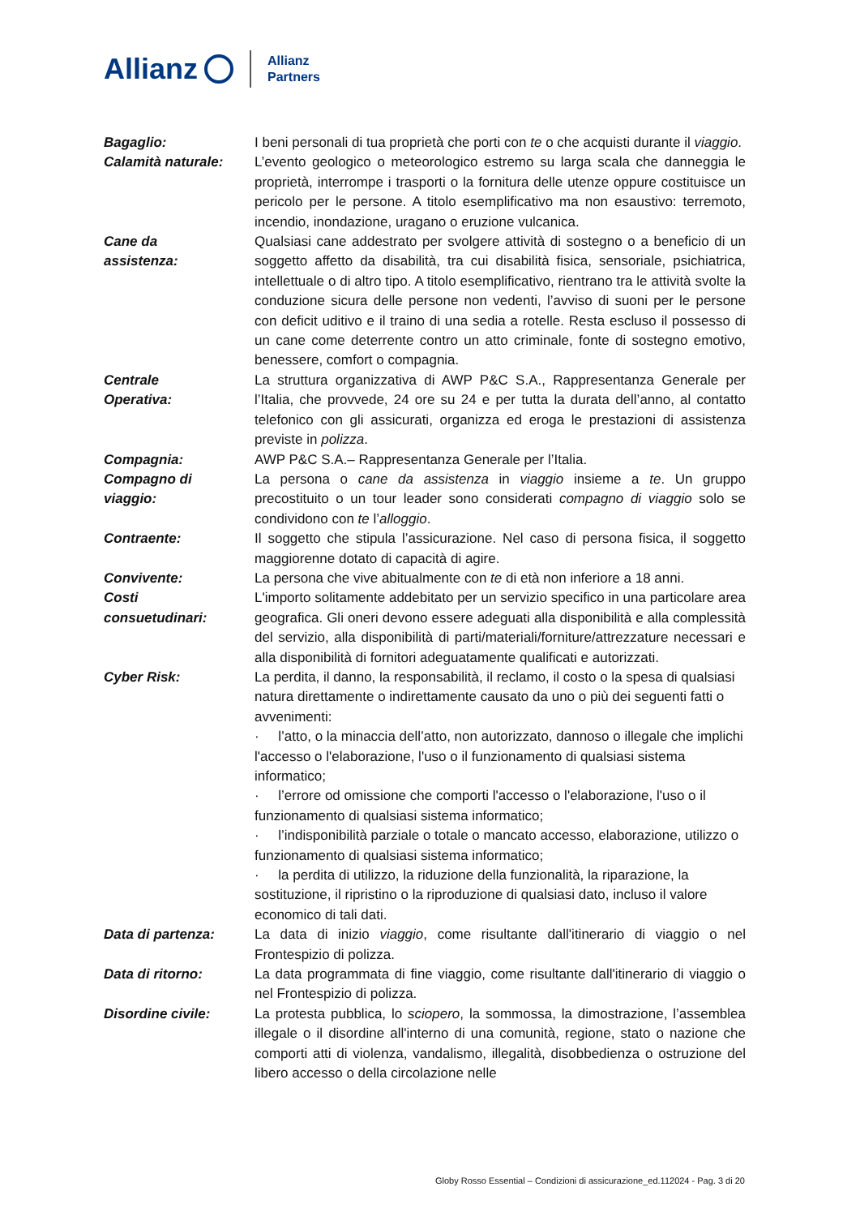Allianz Allianz
Partners
Bagaglio: I beni personali di tua proprietà che porti con te o che acquisti durante il viaggio.
Calamità naturale: L’evento geologico o meteorologico estremo su larga scala che danneggia le proprietà, interrompe i trasporti o la fornitura delle utenze oppure costituisce un pericolo per le persone. A titolo esemplificativo ma non esaustivo: terremoto, incendio, inondazione, uragano o eruzione vulcanica.
Cane da
assistenza:
Qualsiasi cane addestrato per svolgere attività di sostegno o a beneficio di un soggetto affetto da disabilità, tra cui disabilità fisica, sensoriale, psichiatrica, intellettuale o di altro tipo. A titolo esemplificativo, rientrano tra le attività svolte la conduzione sicura delle persone non vedenti, l’avviso di suoni per le persone con deficit uditivo e il traino di una sedia a rotelle. Resta escluso il possesso di un cane come deterrente contro un atto criminale, fonte di sostegno emotivo, benessere, comfort o compagnia.
Centrale
Operativa:
La struttura organizzativa di AWP P&C S.A., Rappresentanza Generale per l’Italia, che provvede, 24 ore su 24 e per tutta la durata dell’anno, al contatto telefonico con gli assicurati, organizza ed eroga le prestazioni di assistenza previste in polizza.
Compagnia: AWP P&C S.A.– Rappresentanza Generale per l’Italia.
Compagno di
viaggio:
La persona o cane da assistenza in viaggio insieme a te. Un gruppo precostituito o un tour leader sono considerati compagno di viaggio solo se condividono con te l’alloggio.
Contraente: Il soggetto che stipula l’assicurazione. Nel caso di persona fisica, il soggetto maggiorenne dotato di capacità di agire.
Convivente: La persona che vive abitualmente con te di età non inferiore a 18 anni.
Costi
consuetudinari:
L'importo solitamente addebitato per un servizio specifico in una particolare area geografica. Gli oneri devono essere adeguati alla disponibilità e alla complessità del servizio, alla disponibilità di parti/materiali/forniture/attrezzature necessari e alla disponibilità di fornitori adeguatamente qualificati e autorizzati.
Cyber Risk: La perdita, il danno, la responsabilità, il reclamo, il costo o la spesa di qualsiasi natura direttamente o indirettamente causato da uno o più dei seguenti fatti o avvenimenti:
· l’atto, o la minaccia dell’atto, non autorizzato, dannoso o illegale che implichi l'accesso o l'elaborazione, l'uso o il funzionamento di qualsiasi sistema informatico;
· l’errore od omissione che comporti l'accesso o l'elaborazione, l'uso o il funzionamento di qualsiasi sistema informatico;
· l’indisponibilità parziale o totale o mancato accesso, elaborazione, utilizzo o funzionamento di qualsiasi sistema informatico;
· la perdita di utilizzo, la riduzione della funzionalità, la riparazione, la sostituzione, il ripristino o la riproduzione di qualsiasi dato, incluso il valore economico di tali dati.
Data di partenza: La data di inizio viaggio, come risultante dall'itinerario di viaggio o nel Frontespizio di polizza.
Data di ritorno: La data programmata di fine viaggio, come risultante dall'itinerario di viaggio o nel Frontespizio di polizza.
Disordine civile: La protesta pubblica, lo sciopero, la sommossa, la dimostrazione, l’assemblea illegale o il disordine all'interno di una comunità, regione, stato o nazione che comporti atti di violenza, vandalismo, illegalità, disobbedienza o ostruzione del libero accesso o della circolazione nelle
Globy Rosso Essential – Condizioni di assicurazione_ed.112024 - Pag. 3 di 20